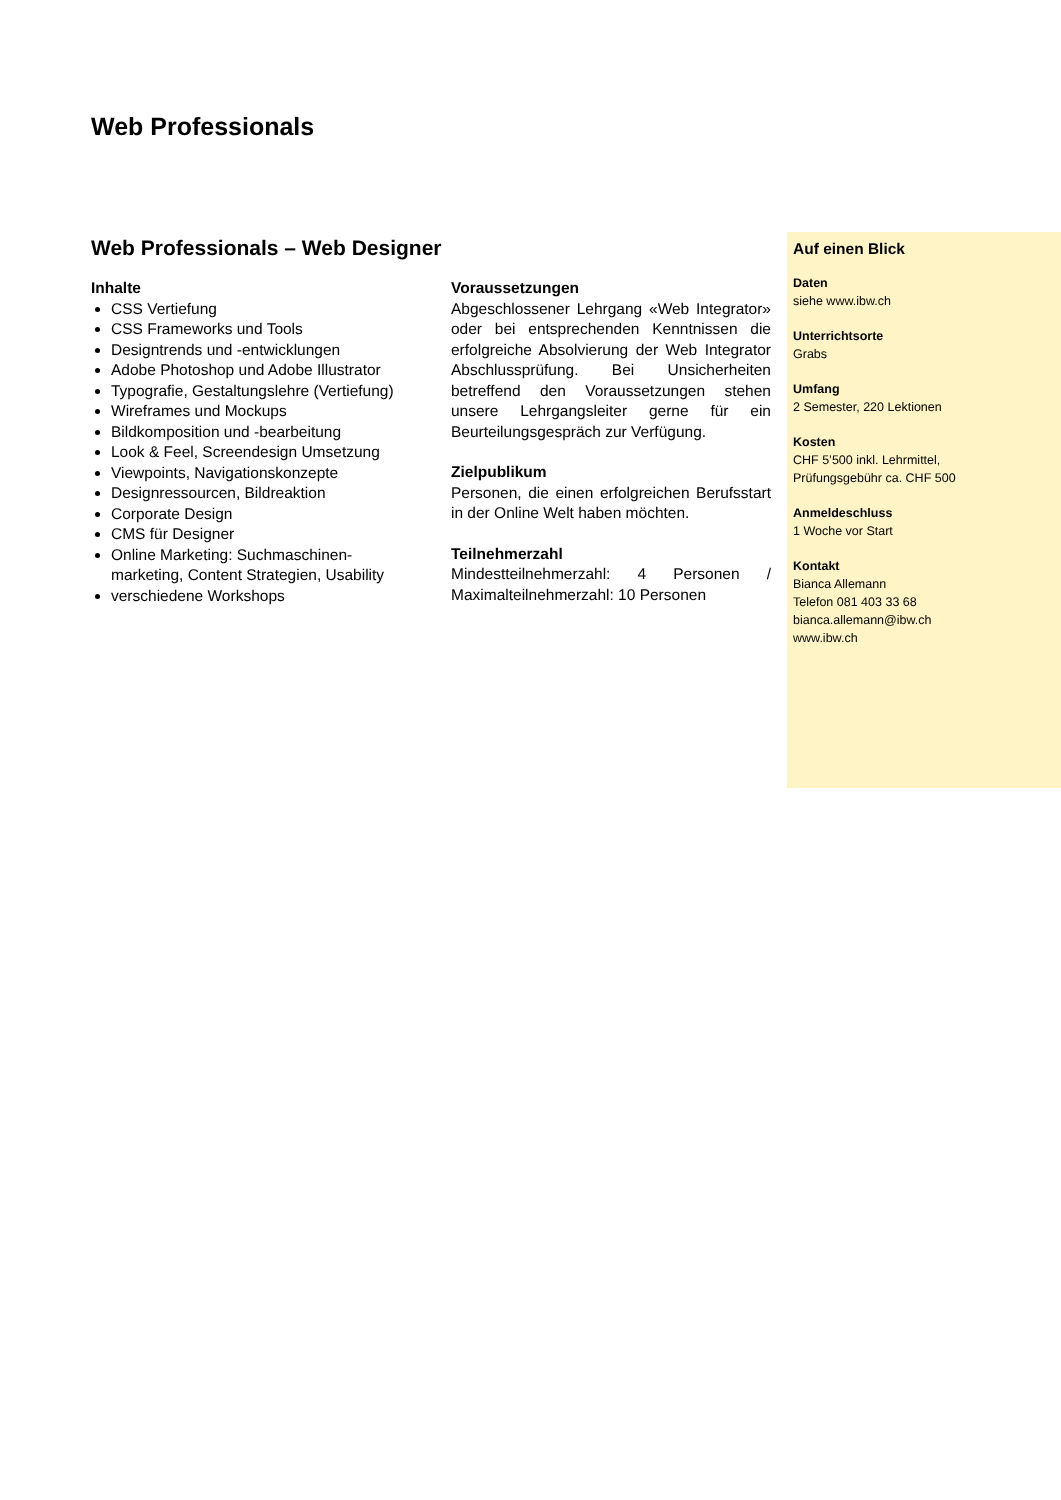Web Professionals
Web Professionals – Web Designer
Inhalte
CSS Vertiefung
CSS Frameworks und Tools
Designtrends und -entwicklungen
Adobe Photoshop und Adobe Illustrator
Typografie, Gestaltungslehre (Vertiefung)
Wireframes und Mockups
Bildkomposition und -bearbeitung
Look & Feel, Screendesign Umsetzung
Viewpoints, Navigationskonzepte
Designressourcen, Bildreaktion
Corporate Design
CMS für Designer
Online Marketing: Suchmaschinen-marketing, Content Strategien, Usability
verschiedene Workshops
Voraussetzungen
Abgeschlossener Lehrgang «Web Integrator» oder bei entsprechenden Kenntnissen die erfolgreiche Absolvierung der Web Integrator Abschlussprüfung. Bei Unsicherheiten betreffend den Voraussetzungen stehen unsere Lehrgangsleiter gerne für ein Beurteilungsgespräch zur Verfügung.
Zielpublikum
Personen, die einen erfolgreichen Berufsstart in der Online Welt haben möchten.
Teilnehmerzahl
Mindestteilnehmerzahl: 4 Personen / Maximalteilnehmerzahl: 10 Personen
Auf einen Blick
Daten
siehe www.ibw.ch
Unterrichtsorte
Grabs
Umfang
2 Semester, 220 Lektionen
Kosten
CHF 5’500 inkl. Lehrmittel,
Prüfungsgebühr ca. CHF 500
Anmeldeschluss
1 Woche vor Start
Kontakt
Bianca Allemann
Telefon 081 403 33 68
bianca.allemann@ibw.ch
www.ibw.ch